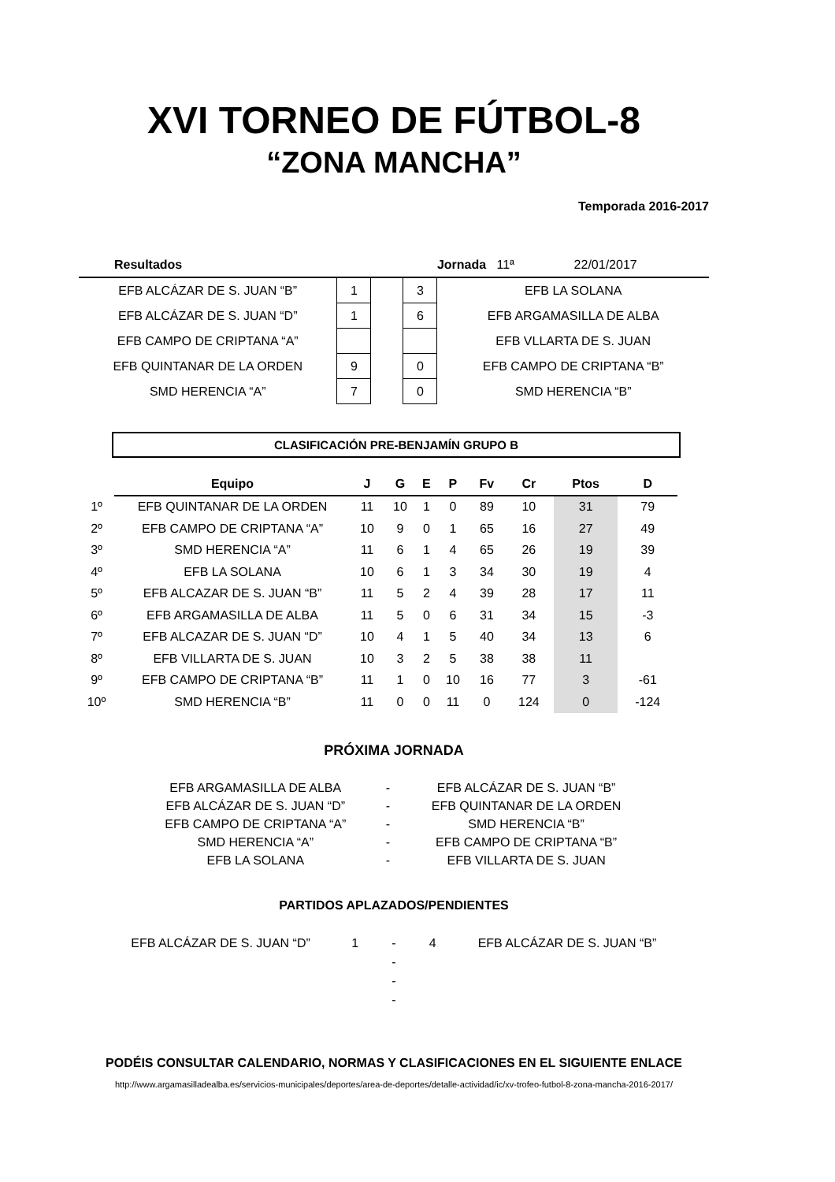XVI TORNEO DE FÚTBOL-8
“ZONA MANCHA”
Temporada 2016-2017
| Resultados | | | | Jornada 11ª 22/01/2017 |
| EFB ALCÁZAR DE S. JUAN “B” | 1 | | 3 | EFB LA SOLANA |
| EFB ALCÁZAR DE S. JUAN “D” | 1 | | 6 | EFB ARGAMASILLA DE ALBA |
| EFB CAMPO DE CRIPTANA “A” | | | | EFB VLLARTA DE S. JUAN |
| EFB QUINTANAR DE LA ORDEN | 9 | | 0 | EFB CAMPO DE CRIPTANA “B” |
| SMD HERENCIA “A” | 7 | | 0 | SMD HERENCIA “B” |
CLASIFICACIÓN PRE-BENJAMÍN GRUPO B
| | Equipo | J | G | E | P | Fv | Cr | Ptos | D |
| 1º | EFB QUINTANAR DE LA ORDEN | 11 | 10 | 1 | 0 | 89 | 10 | 31 | 79 |
| 2º | EFB CAMPO DE CRIPTANA “A” | 10 | 9 | 0 | 1 | 65 | 16 | 27 | 49 |
| 3º | SMD HERENCIA “A” | 11 | 6 | 1 | 4 | 65 | 26 | 19 | 39 |
| 4º | EFB LA SOLANA | 10 | 6 | 1 | 3 | 34 | 30 | 19 | 4 |
| 5º | EFB ALCAZAR DE S. JUAN “B” | 11 | 5 | 2 | 4 | 39 | 28 | 17 | 11 |
| 6º | EFB ARGAMASILLA DE ALBA | 11 | 5 | 0 | 6 | 31 | 34 | 15 | -3 |
| 7º | EFB ALCAZAR DE S. JUAN “D” | 10 | 4 | 1 | 5 | 40 | 34 | 13 | 6 |
| 8º | EFB VILLARTA DE S. JUAN | 10 | 3 | 2 | 5 | 38 | 38 | 11 | |
| 9º | EFB CAMPO DE CRIPTANA “B” | 11 | 1 | 0 | 10 | 16 | 77 | 3 | -61 |
| 10º | SMD HERENCIA “B” | 11 | 0 | 0 | 11 | 0 | 124 | 0 | -124 |
PRÓXIMA JORNADA
| EFB ARGAMASILLA DE ALBA | - | EFB ALCÁZAR DE S. JUAN “B” |
| EFB ALCÁZAR DE S. JUAN “D” | - | EFB QUINTANAR DE LA ORDEN |
| EFB CAMPO DE CRIPTANA “A” | - | SMD HERENCIA “B” |
| SMD HERENCIA “A” | - | EFB CAMPO DE CRIPTANA “B” |
| EFB LA SOLANA | - | EFB VILLARTA DE S. JUAN |
PARTIDOS APLAZADOS/PENDIENTES
| EFB ALCÁZAR DE S. JUAN “D” | 1 | - | 4 | EFB ALCÁZAR DE S. JUAN “B” |
| | | - | | |
| | | - | | |
| | | - | | |
PODÉIS CONSULTAR CALENDARIO, NORMAS Y CLASIFICACIONES EN EL SIGUIENTE ENLACE
http://www.argamasilladealba.es/servicios-municipales/deportes/area-de-deportes/detalle-actividad/ic/xv-trofeo-futbol-8-zona-mancha-2016-2017/